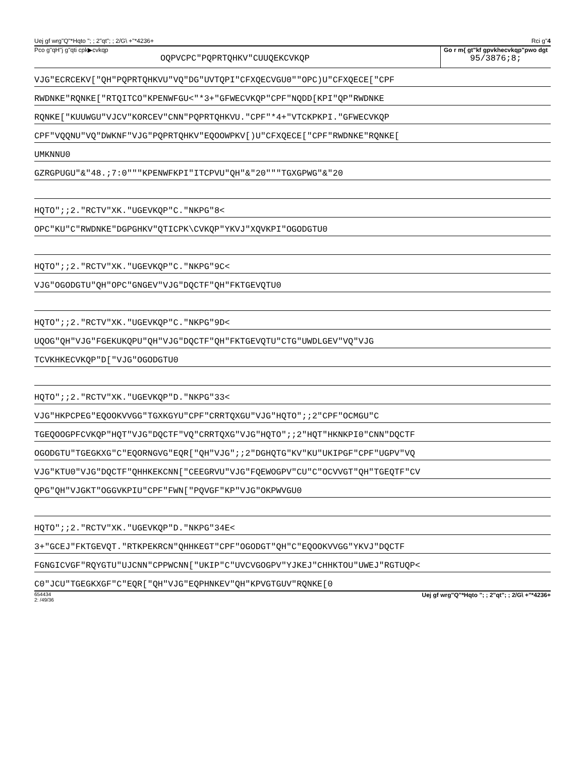Uej gf wrg"Q"*Hqto "; ; 2"qt"; ; 2/G\ +"*4236+ Rci g"4
Pco g"qH"j g"qti cpk▶cvkqp
OQPVCPC"PQPRTQHKV"CUUQEKCVKQP
Go r m{ gt"kf gpvkhecvkqp"pwo dgt
95/3876;8;
VJG"ECRCEKV["QH"PQPRTQHKVU"VQ"DG"UVTQPI"CFXQECVGU0""OPC)U"CFXQECE["CPF
RWDNKE"RQNKE["RTQITCO"KPENWFGU<"*3+"GFWECVKQP"CPF"NQDD[KPI"QP"RWDNKE
RQNKE["KUUWGU"VJCV"KORCEV"CNN"PQPRTQHKVU."CPF"*4+"VTCKPKPI."GFWECVKQP
CPF"VQQNU"VQ"DWKNF"VJG"PQPRTQHKV"EQOOWPKV[)U"CFXQECE["CPF"RWDNKE"RQNKE[
UMKNNU0
GZRGPUGU"&"48.;7:0"""KPENWFKPI"ITCPVU"QH"&"20"""TGXGPWG"&"20
HQTO";;2."RCTV"XK."UGEVKQP"C."NKPG"8<
OPC"KU"C"RWDNKE"DGPGHKV"QTICPK\CVKQP"YKVJ"XQVKPI"OGODGTU0
HQTO";;2."RCTV"XK."UGEVKQP"C."NKPG"9C<
VJG"OGODGTU"QH"OPC"GNGEV"VJG"DQCTF"QH"FKTGEVQTU0
HQTO";;2."RCTV"XK."UGEVKQP"C."NKPG"9D<
UQOG"QH"VJG"FGEKUKQPU"QH"VJG"DQCTF"QH"FKTGEVQTU"CTG"UWDLGEV"VQ"VJG
TCVKHKECVKQP"D["VJG"OGODGTU0
HQTO";;2."RCTV"XK."UGEVKQP"D."NKPG"33<
VJG"HKPCPEG"EQOOKVVGG"TGXKGYU"CPF"CRRTQXGU"VJG"HQTO";;2"CPF"OCMGU"C
TGEQOOGPFCVKQP"HQT"VJG"DQCTF"VQ"CRRTQXG"VJG"HQTO";;2"HQT"HKNKPI0"CNN"DQCTF
OGODGTU"TGEGKXG"C"EQORNGVG"EQR["QH"VJG";;2"DGHQTG"KV"KU"UKIPGF"CPF"UGPV"VQ
VJG"KTU0"VJG"DQCTF"QHHKEKCNN["CEEGRVU"VJG"FQEWOGPV"CU"C"OCVVGT"QH"TGEQTF"CV
QPG"QH"VJGKT"OGGVKPIU"CPF"FWN["PQVGF"KP"VJG"OKPWVGU0
HQTO";;2."RCTV"XK."UGEVKQP"D."NKPG"34E<
3+"GCEJ"FKTGEVQT."RTKPEKRCN"QHHKEGT"CPF"OGODGT"QH"C"EQOOKVVGG"YKVJ"DQCTF
FGNGICVGF"RQYGTU"UJCNN"CPPWCNN["UKIP"C"UVCVGOGPV"YJKEJ"CHHKTOU"UWEJ"RGTUQP<
C0"JCU"TGEGKXGF"C"EQR["QH"VJG"EQPHNKEV"QH"KPVGTGUV"RQNKE[0
654434
2: /49/36 Uej gf wrg"Q"*Hqto "; ; 2"qt"; ; 2/G\ +"*4236+